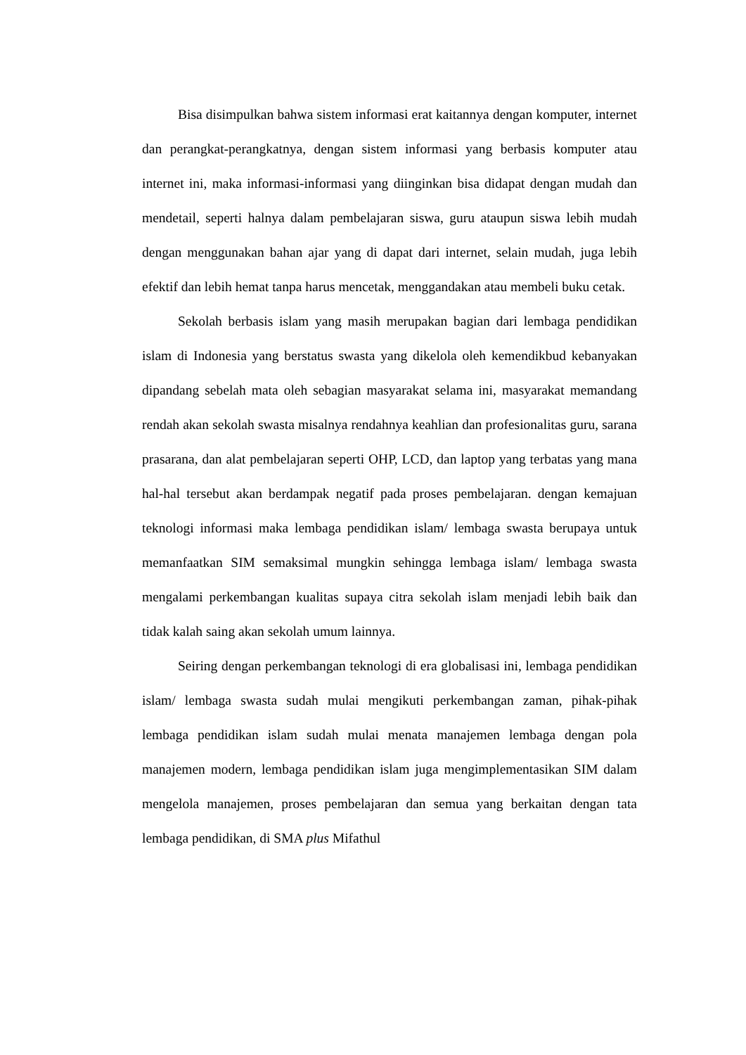Bisa disimpulkan bahwa sistem informasi erat kaitannya dengan komputer, internet dan perangkat-perangkatnya, dengan sistem informasi yang berbasis komputer atau internet ini, maka informasi-informasi yang diinginkan bisa didapat dengan mudah dan mendetail, seperti halnya dalam pembelajaran siswa, guru ataupun siswa lebih mudah dengan menggunakan bahan ajar yang di dapat dari internet, selain mudah, juga lebih efektif dan lebih hemat tanpa harus mencetak, menggandakan atau membeli buku cetak.
Sekolah berbasis islam yang masih merupakan bagian dari lembaga pendidikan islam di Indonesia yang berstatus swasta yang dikelola oleh kemendikbud kebanyakan dipandang sebelah mata oleh sebagian masyarakat selama ini, masyarakat memandang rendah akan sekolah swasta misalnya rendahnya keahlian dan profesionalitas guru, sarana prasarana, dan alat pembelajaran seperti OHP, LCD, dan laptop yang terbatas yang mana hal-hal tersebut akan berdampak negatif pada proses pembelajaran. dengan kemajuan teknologi informasi maka lembaga pendidikan islam/ lembaga swasta berupaya untuk memanfaatkan SIM semaksimal mungkin sehingga lembaga islam/ lembaga swasta mengalami perkembangan kualitas supaya citra sekolah islam menjadi lebih baik dan tidak kalah saing akan sekolah umum lainnya.
Seiring dengan perkembangan teknologi di era globalisasi ini, lembaga pendidikan islam/ lembaga swasta sudah mulai mengikuti perkembangan zaman, pihak-pihak lembaga pendidikan islam sudah mulai menata manajemen lembaga dengan pola manajemen modern, lembaga pendidikan islam juga mengimplementasikan SIM dalam mengelola manajemen, proses pembelajaran dan semua yang berkaitan dengan tata lembaga pendidikan, di SMA plus Mifathul